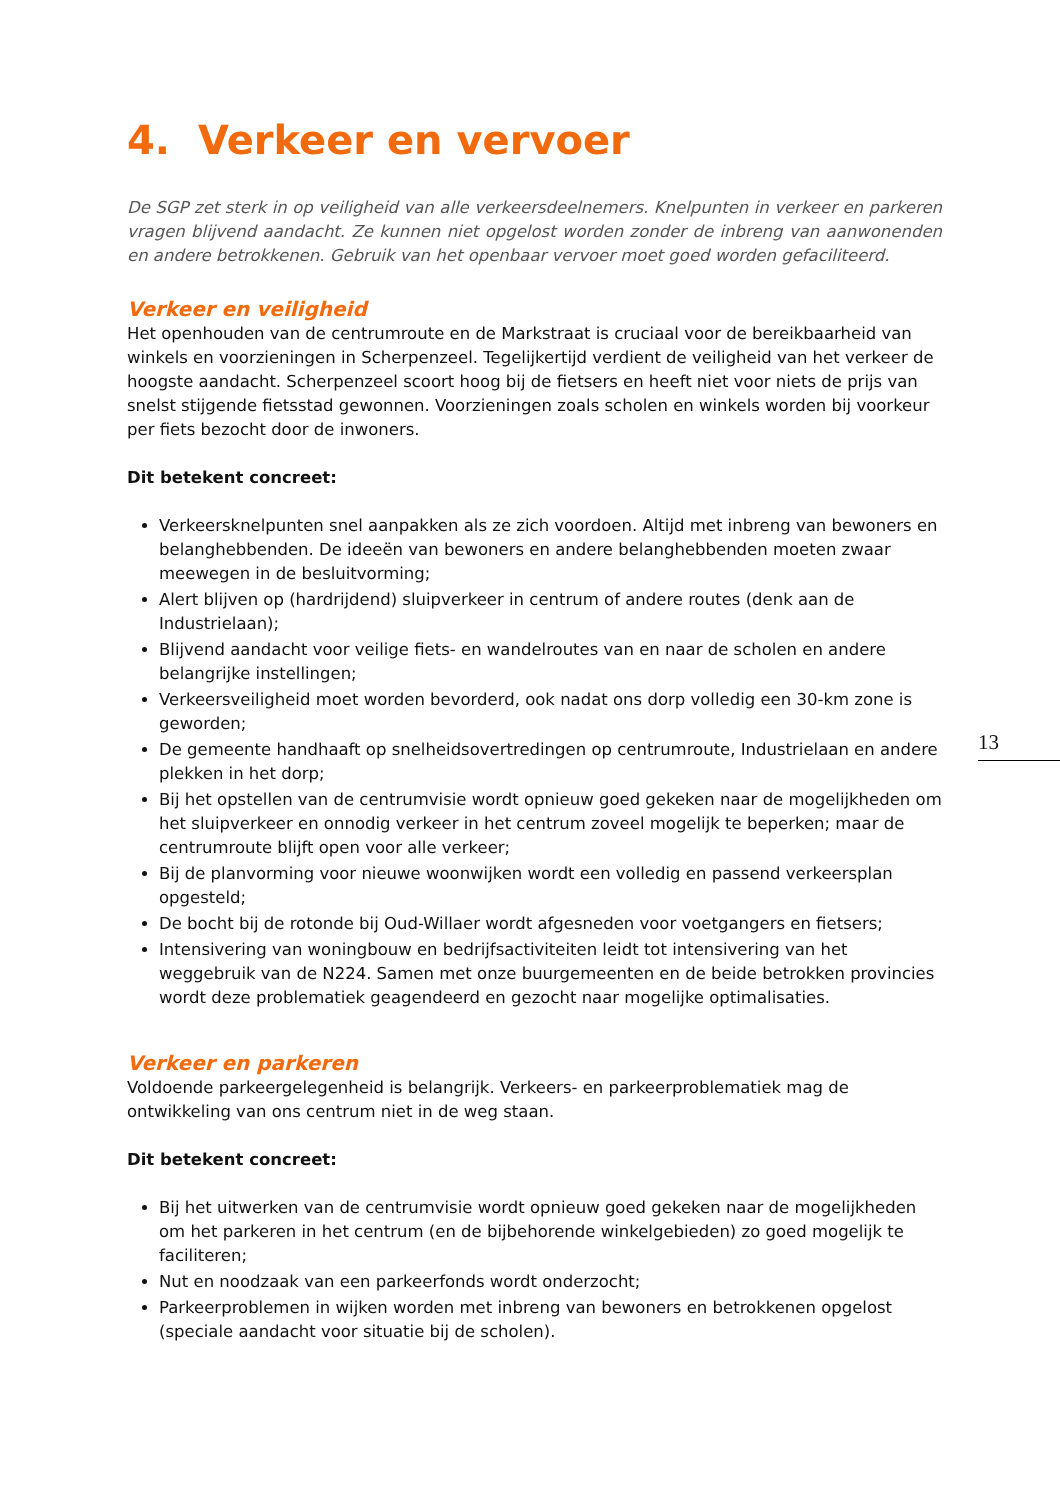4. Verkeer en vervoer
De SGP zet sterk in op veiligheid van alle verkeersdeelnemers. Knelpunten in verkeer en parkeren vragen blijvend aandacht. Ze kunnen niet opgelost worden zonder de inbreng van aanwonenden en andere betrokkenen. Gebruik van het openbaar vervoer moet goed worden gefaciliteerd.
Verkeer en veiligheid
Het openhouden van de centrumroute en de Markstraat is cruciaal voor de bereikbaarheid van winkels en voorzieningen in Scherpenzeel. Tegelijkertijd verdient de veiligheid van het verkeer de hoogste aandacht. Scherpenzeel scoort hoog bij de fietsers en heeft niet voor niets de prijs van snelst stijgende fietsstad gewonnen. Voorzieningen zoals scholen en winkels worden bij voorkeur per fiets bezocht door de inwoners.
Dit betekent concreet:
Verkeersknelpunten snel aanpakken als ze zich voordoen. Altijd met inbreng van bewoners en belanghebbenden. De ideeën van bewoners en andere belanghebbenden moeten zwaar meewegen in de besluitvorming;
Alert blijven op (hardrijdend) sluipverkeer in centrum of andere routes (denk aan de Industrielaan);
Blijvend aandacht voor veilige fiets- en wandelroutes van en naar de scholen en andere belangrijke instellingen;
Verkeersveiligheid moet worden bevorderd, ook nadat ons dorp volledig een 30-km zone is geworden;
De gemeente handhaaft op snelheidsovertredingen op centrumroute, Industrielaan en andere plekken in het dorp;
Bij het opstellen van de centrumvisie wordt opnieuw goed gekeken naar de mogelijkheden om het sluipverkeer en onnodig verkeer in het centrum zoveel mogelijk te beperken; maar de centrumroute blijft open voor alle verkeer;
Bij de planvorming voor nieuwe woonwijken wordt een volledig en passend verkeersplan opgesteld;
De bocht bij de rotonde bij Oud-Willaer wordt afgesneden voor voetgangers en fietsers;
Intensivering van woningbouw en bedrijfsactiviteiten leidt tot intensivering van het weggebruik van de N224. Samen met onze buurgemeenten en de beide betrokken provincies wordt deze problematiek geagendeerd en gezocht naar mogelijke optimalisaties.
Verkeer en parkeren
Voldoende parkeergelegenheid is belangrijk. Verkeers- en parkeerproblematiek mag de ontwikkeling van ons centrum niet in de weg staan.
Dit betekent concreet:
Bij het uitwerken van de centrumvisie wordt opnieuw goed gekeken naar de mogelijkheden om het parkeren in het centrum (en de bijbehorende winkelgebieden) zo goed mogelijk te faciliteren;
Nut en noodzaak van een parkeerfonds wordt onderzocht;
Parkeerproblemen in wijken worden met inbreng van bewoners en betrokkenen opgelost (speciale aandacht voor situatie bij de scholen).
13